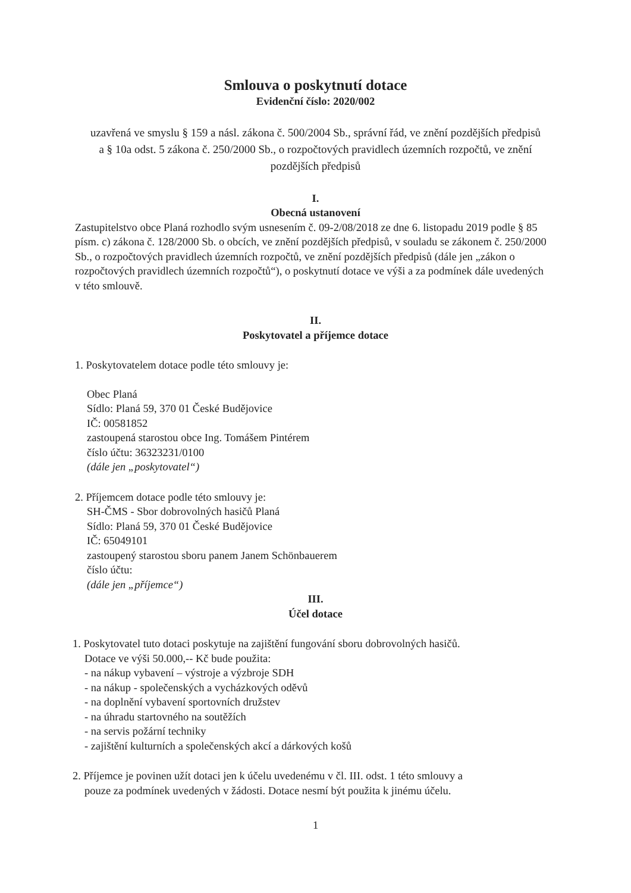Smlouva o poskytnutí dotace
Evidenční číslo: 2020/002
uzavřená ve smyslu § 159 a násl. zákona č. 500/2004 Sb., správní řád, ve znění pozdějších předpisů a § 10a odst. 5 zákona č. 250/2000 Sb., o rozpočtových pravidlech územních rozpočtů, ve znění pozdějších předpisů
I.
Obecná ustanovení
Zastupitelstvo obce Planá rozhodlo svým usnesením č. 09-2/08/2018 ze dne 6. listopadu 2019 podle § 85 písm. c) zákona č. 128/2000 Sb. o obcích, ve znění pozdějších předpisů, v souladu se zákonem č. 250/2000 Sb., o rozpočtových pravidlech územních rozpočtů, ve znění pozdějších předpisů (dále jen „zákon o rozpočtových pravidlech územních rozpočtů“), o poskytnutí dotace ve výši a za podmínek dále uvedených v této smlouvě.
II.
Poskytovatel a příjemce dotace
1. Poskytovatelem dotace podle této smlouvy je:
Obec Planá
Sídlo: Planá 59, 370 01 České Budějovice
IČ: 00581852
zastoupená starostou obce Ing. Tomášem Pintérem
číslo účtu: 36323231/0100
(dále jen „poskytovatel“)
2. Příjemcem dotace podle této smlouvy je:
SH-ČMS - Sbor dobrovolných hasičů Planá
Sídlo: Planá 59, 370 01 České Budějovice
IČ: 65049101
zastoupený starostou sboru panem Janem Schönbauerem
číslo účtu:
(dále jen „příjemce“)
III.
Účel dotace
1. Poskytovatel tuto dotaci poskytuje na zajištění fungování sboru dobrovolných hasičů.
Dotace ve výši 50.000,-- Kč bude použita:
- na nákup vybavení – výstroje a výzbroje SDH
- na nákup - společenských a vycházkových oděvů
- na doplnění vybavení sportovních družstev
- na úhradu startovného na soutěžích
- na servis požární techniky
- zajištění kulturních a společenských akcí a dárkových košů
2. Příjemce je povinen užít dotaci jen k účelu uvedenému v čl. III. odst. 1 této smlouvy a
pouze za podmínek uvedených v žádosti. Dotace nesmí být použita k jinému účelu.
1